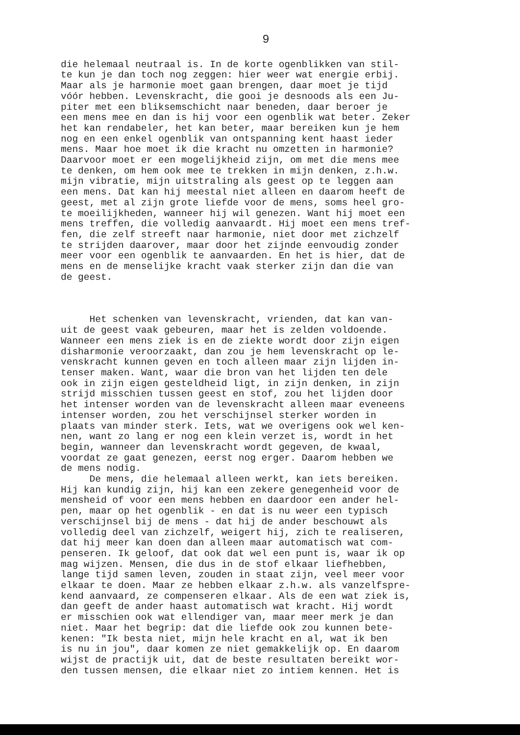9
die helemaal neutraal is. In de korte ogenblikken van stil- te kun je dan toch nog zeggen: hier weer wat energie erbij. Maar als je harmonie moet gaan brengen, daar moet je tijd vóór hebben. Levenskracht, die gooi je desnoods als een Ju- piter met een bliksemschicht naar beneden, daar beroer je een mens mee en dan is hij voor een ogenblik wat beter. Zeker het kan rendabeler, het kan beter, maar bereiken kun je hem nog en een enkel ogenblik van ontspanning kent haast ieder mens. Maar hoe moet ik die kracht nu omzetten in harmonie? Daarvoor moet er een mogelijkheid zijn, om met die mens mee te denken, om hem ook mee te trekken in mijn denken, z.h.w. mijn vibratie, mijn uitstraling als geest op te leggen aan een mens. Dat kan hij meestal niet alleen en daarom heeft de geest, met al zijn grote liefde voor de mens, soms heel gro- te moeilijkheden, wanneer hij wil genezen. Want hij moet een mens treffen, die volledig aanvaardt. Hij moet een mens tref- fen, die zelf streeft naar harmonie, niet door met zichzelf te strijden daarover, maar door het zijnde eenvoudig zonder meer voor een ogenblik te aanvaarden. En het is hier, dat de mens en de menselijke kracht vaak sterker zijn dan die van de geest.
Het schenken van levenskracht, vrienden, dat kan van- uit de geest vaak gebeuren, maar het is zelden voldoende. Wanneer een mens ziek is en de ziekte wordt door zijn eigen disharmonie veroorzaakt, dan zou je hem levenskracht op le- venskracht kunnen geven en toch alleen maar zijn lijden in- tenser maken. Want, waar die bron van het lijden ten dele ook in zijn eigen gesteldheid ligt, in zijn denken, in zijn strijd misschien tussen geest en stof, zou het lijden door het intenser worden van de levenskracht alleen maar eveneens intenser worden, zou het verschijnsel sterker worden in plaats van minder sterk. Iets, wat we overigens ook wel ken- nen, want zo lang er nog een klein verzet is, wordt in het begin, wanneer dan levenskracht wordt gegeven, de kwaal, voordat ze gaat genezen, eerst nog erger. Daarom hebben we de mens nodig. De mens, die helemaal alleen werkt, kan iets bereiken. Hij kan kundig zijn, hij kan een zekere genegenheid voor de mensheid of voor een mens hebben en daardoor een ander hel- pen, maar op het ogenblik - en dat is nu weer een typisch verschijnsel bij de mens - dat hij de ander beschouwt als volledig deel van zichzelf, weigert hij, zich te realiseren, dat hij meer kan doen dan alleen maar automatisch wat com- penseren. Ik geloof, dat ook dat wel een punt is, waar ik op mag wijzen. Mensen, die dus in de stof elkaar liefhebben, lange tijd samen leven, zouden in staat zijn, veel meer voor elkaar te doen. Maar ze hebben elkaar z.h.w. als vanzelfspre- kend aanvaard, ze compenseren elkaar. Als de een wat ziek is, dan geeft de ander haast automatisch wat kracht. Hij wordt er misschien ook wat ellendiger van, maar meer merk je dan niet. Maar het begrip: dat die liefde ook zou kunnen bete- kenen: "Ik besta niet, mijn hele kracht en al, wat ik ben is nu in jou", daar komen ze niet gemakkelijk op. En daarom wijst de practijk uit, dat de beste resultaten bereikt wor- den tussen mensen, die elkaar niet zo intiem kennen. Het is